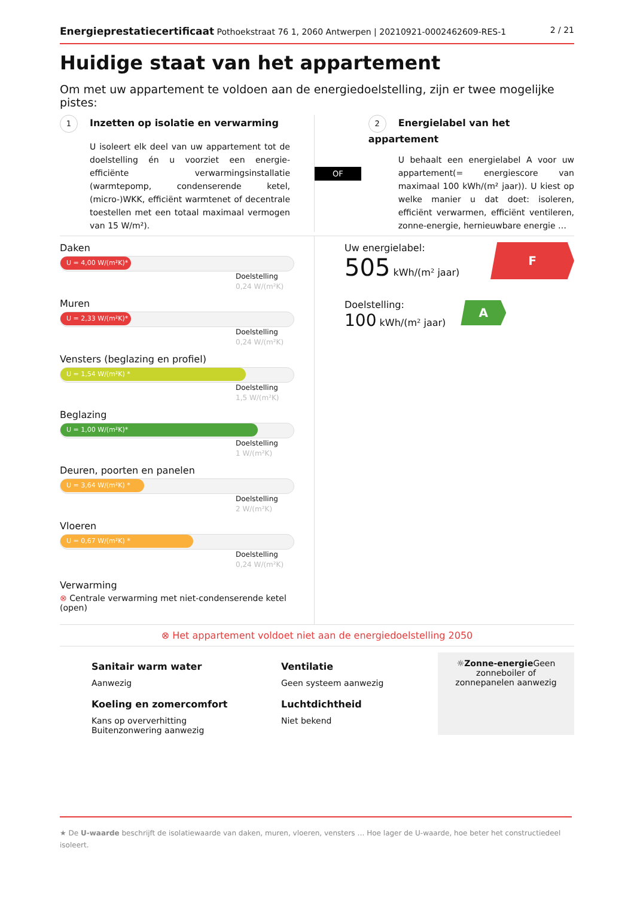Energieprestatiecertificaat Pothoekstraat 76 1, 2060 Antwerpen | 20210921-0002462609-RES-1
2 / 21
Huidige staat van het appartement
Om met uw appartement te voldoen aan de energiedoelstelling, zijn er twee mogelijke pistes:
1 Inzetten op isolatie en verwarming
U isoleert elk deel van uw appartement tot de doelstelling én u voorziet een energie-efficiënte verwarmingsinstallatie (warmtepomp, condenserende ketel, (micro-)WKK, efficiënt warmtenet of decentrale toestellen met een totaal maximaal vermogen van 15 W/m²).
OF
2 Energielabel van het appartement
U behaalt een energielabel A voor uw appartement(= energiescore van maximaal 100 kWh/(m² jaar)). U kiest op welke manier u dat doet: isoleren, efficiënt verwarmen, efficiënt ventileren, zonne-energie, hernieuwbare energie …
Daken
U = 4,00 W/(m²K)*
Doelstelling
0,24 W/(m²K)
Muren
U = 2,33 W/(m²K)*
Doelstelling
0,24 W/(m²K)
Vensters (beglazing en profiel)
U = 1,54 W/(m²K) *
Doelstelling
1,5 W/(m²K)
Beglazing
U = 1,00 W/(m²K)*
Doelstelling
1 W/(m²K)
Deuren, poorten en panelen
U = 3,64 W/(m²K) *
Doelstelling
2 W/(m²K)
Vloeren
U = 0,67 W/(m²K) *
Doelstelling
0,24 W/(m²K)
Verwarming
⊗ Centrale verwarming met niet-condenserende ketel (open)
Uw energielabel:
505 kWh/(m² jaar)
F
Doelstelling:
100 kWh/(m² jaar)
A
⊗ Het appartement voldoet niet aan de energiedoelstelling 2050
Sanitair warm water
Aanwezig
Koeling en zomercomfort
Kans op oververhitting
Buitenzonwering aanwezig
Ventilatie
Geen systeem aanwezig
Luchtdichtheid
Niet bekend
☼Zonne-energie Geen zonneboiler of
zonnepanelen aanwezig
★ De U-waarde beschrijft de isolatiewaarde van daken, muren, vloeren, vensters … Hoe lager de U-waarde, hoe beter het constructiedeel isoleert.